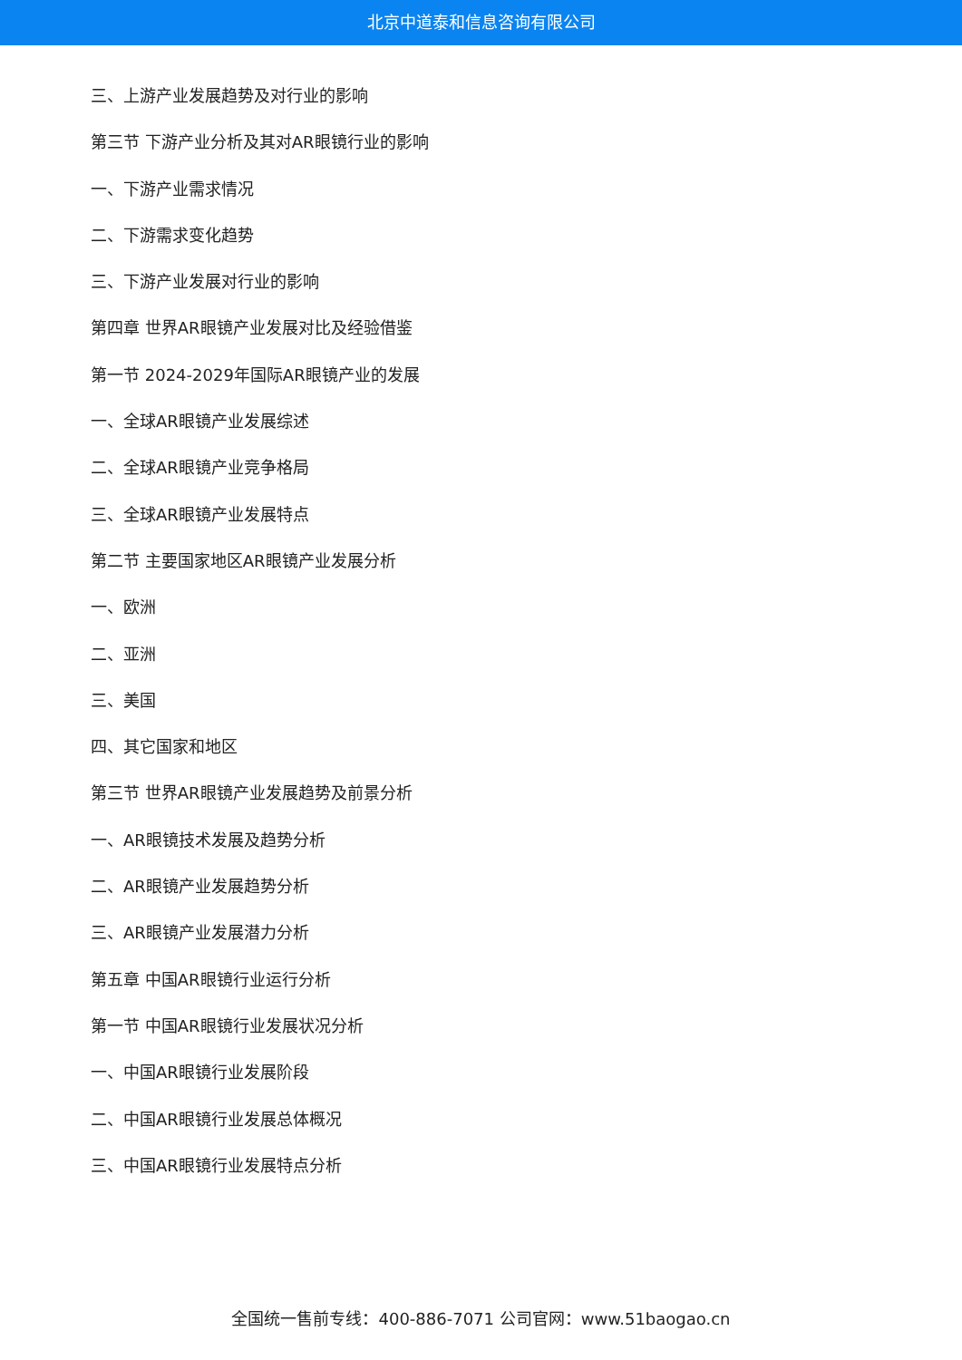北京中道泰和信息咨询有限公司
三、上游产业发展趋势及对行业的影响
第三节 下游产业分析及其对AR眼镜行业的影响
一、下游产业需求情况
二、下游需求变化趋势
三、下游产业发展对行业的影响
第四章 世界AR眼镜产业发展对比及经验借鉴
第一节 2024-2029年国际AR眼镜产业的发展
一、全球AR眼镜产业发展综述
二、全球AR眼镜产业竞争格局
三、全球AR眼镜产业发展特点
第二节 主要国家地区AR眼镜产业发展分析
一、欧洲
二、亚洲
三、美国
四、其它国家和地区
第三节 世界AR眼镜产业发展趋势及前景分析
一、AR眼镜技术发展及趋势分析
二、AR眼镜产业发展趋势分析
三、AR眼镜产业发展潜力分析
第五章 中国AR眼镜行业运行分析
第一节 中国AR眼镜行业发展状况分析
一、中国AR眼镜行业发展阶段
二、中国AR眼镜行业发展总体概况
三、中国AR眼镜行业发展特点分析
全国统一售前专线：400-886-7071 公司官网：www.51baogao.cn